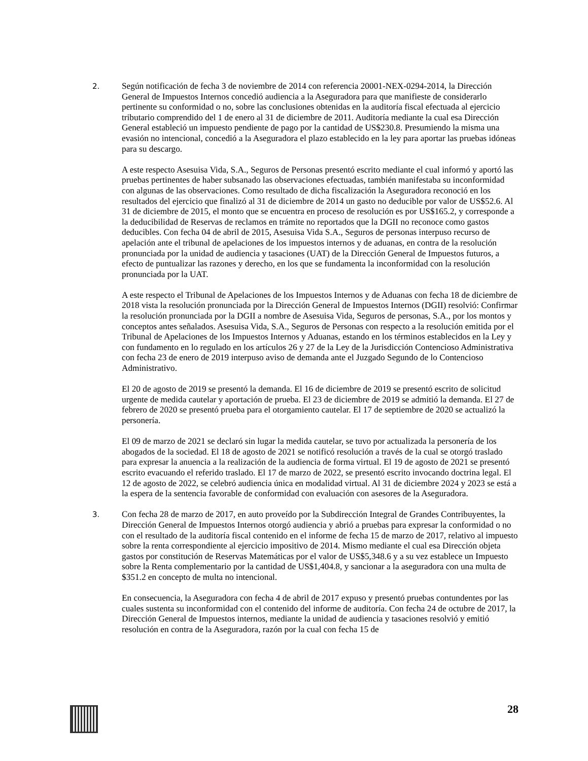2.
Según notificación de fecha 3 de noviembre de 2014 con referencia 20001-NEX-0294-2014, la Dirección General de Impuestos Internos concedió audiencia a la Aseguradora para que manifieste de considerarlo pertinente su conformidad o no, sobre las conclusiones obtenidas en la auditoría fiscal efectuada al ejercicio tributario comprendido del 1 de enero al 31 de diciembre de 2011. Auditoría mediante la cual esa Dirección General estableció un impuesto pendiente de pago por la cantidad de US$230.8. Presumiendo la misma una evasión no intencional, concedió a la Aseguradora el plazo establecido en la ley para aportar las pruebas idóneas para su descargo.
A este respecto Asesuisa Vida, S.A., Seguros de Personas presentó escrito mediante el cual informó y aportó las pruebas pertinentes de haber subsanado las observaciones efectuadas, también manifestaba su inconformidad con algunas de las observaciones. Como resultado de dicha fiscalización la Aseguradora reconoció en los resultados del ejercicio que finalizó al 31 de diciembre de 2014 un gasto no deducible por valor de US$52.6. Al 31 de diciembre de 2015, el monto que se encuentra en proceso de resolución es por US$165.2, y corresponde a la deducibilidad de Reservas de reclamos en trámite no reportados que la DGII no reconoce como gastos deducibles. Con fecha 04 de abril de 2015, Asesuisa Vida S.A., Seguros de personas interpuso recurso de apelación ante el tribunal de apelaciones de los impuestos internos y de aduanas, en contra de la resolución pronunciada por la unidad de audiencia y tasaciones (UAT) de la Dirección General de Impuestos futuros, a efecto de puntualizar las razones y derecho, en los que se fundamenta la inconformidad con la resolución pronunciada por la UAT.
A este respecto el Tribunal de Apelaciones de los Impuestos Internos y de Aduanas con fecha 18 de diciembre de 2018 vista la resolución pronunciada por la Dirección General de Impuestos Internos (DGII) resolvió: Confirmar la resolución pronunciada por la DGII a nombre de Asesuisa Vida, Seguros de personas, S.A., por los montos y conceptos antes señalados. Asesuisa Vida, S.A., Seguros de Personas con respecto a la resolución emitida por el Tribunal de Apelaciones de los Impuestos Internos y Aduanas, estando en los términos establecidos en la Ley y con fundamento en lo regulado en los artículos 26 y 27 de la Ley de la Jurisdicción Contencioso Administrativa con fecha 23 de enero de 2019 interpuso aviso de demanda ante el Juzgado Segundo de lo Contencioso Administrativo.
El 20 de agosto de 2019 se presentó la demanda. El 16 de diciembre de 2019 se presentó escrito de solicitud urgente de medida cautelar y aportación de prueba. El 23 de diciembre de 2019 se admitió la demanda. El 27 de febrero de 2020 se presentó prueba para el otorgamiento cautelar. El 17 de septiembre de 2020 se actualizó la personería.
El 09 de marzo de 2021 se declaró sin lugar la medida cautelar, se tuvo por actualizada la personería de los abogados de la sociedad. El 18 de agosto de 2021 se notificó resolución a través de la cual se otorgó traslado para expresar la anuencia a la realización de la audiencia de forma virtual. El 19 de agosto de 2021 se presentó escrito evacuando el referido traslado. El 17 de marzo de 2022, se presentó escrito invocando doctrina legal. El 12 de agosto de 2022, se celebró audiencia única en modalidad virtual. Al 31 de diciembre 2024 y 2023 se está a la espera de la sentencia favorable de conformidad con evaluación con asesores de la Aseguradora.
3.
Con fecha 28 de marzo de 2017, en auto proveído por la Subdirección Integral de Grandes Contribuyentes, la Dirección General de Impuestos Internos otorgó audiencia y abrió a pruebas para expresar la conformidad o no con el resultado de la auditoría fiscal contenido en el informe de fecha 15 de marzo de 2017, relativo al impuesto sobre la renta correspondiente al ejercicio impositivo de 2014. Mismo mediante el cual esa Dirección objeta gastos por constitución de Reservas Matemáticas por el valor de US$5,348.6 y a su vez establece un Impuesto sobre la Renta complementario por la cantidad de US$1,404.8, y sancionar a la aseguradora con una multa de $351.2 en concepto de multa no intencional.
En consecuencia, la Aseguradora con fecha 4 de abril de 2017 expuso y presentó pruebas contundentes por las cuales sustenta su inconformidad con el contenido del informe de auditoría. Con fecha 24 de octubre de 2017, la Dirección General de Impuestos internos, mediante la unidad de audiencia y tasaciones resolvió y emitió resolución en contra de la Aseguradora, razón por la cual con fecha 15 de
28